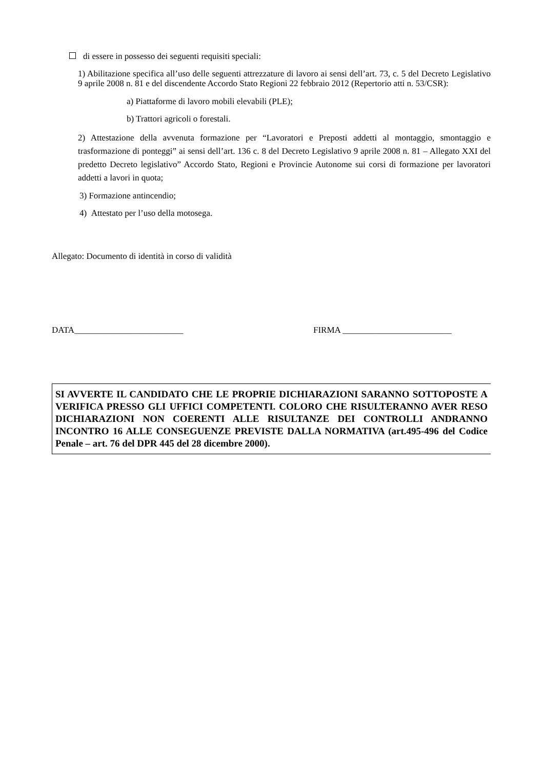di essere in possesso dei seguenti requisiti speciali:
1) Abilitazione specifica all’uso delle seguenti attrezzature di lavoro ai sensi dell’art. 73, c. 5 del Decreto Legislativo 9 aprile 2008 n. 81 e del discendente Accordo Stato Regioni 22 febbraio 2012 (Repertorio atti n. 53/CSR):
a) Piattaforme di lavoro mobili elevabili (PLE);
b) Trattori agricoli o forestali.
2) Attestazione della avvenuta formazione per “Lavoratori e Preposti addetti al montaggio, smontaggio e trasformazione di ponteggi” ai sensi dell’art. 136 c. 8 del Decreto Legislativo 9 aprile 2008 n. 81 – Allegato XXI del predetto Decreto legislativo” Accordo Stato, Regioni e Provincie Autonome sui corsi di formazione per lavoratori addetti a lavori in quota;
3) Formazione antincendio;
4) Attestato per l’uso della motosega.
Allegato: Documento di identità in corso di validità
DATA_________________________ FIRMA _________________________
SI AVVERTE IL CANDIDATO CHE LE PROPRIE DICHIARAZIONI SARANNO SOTTOPOSTE A VERIFICA PRESSO GLI UFFICI COMPETENTI. COLORO CHE RISULTERANNO AVER RESO DICHIARAZIONI NON COERENTI ALLE RISULTANZE DEI CONTROLLI ANDRANNO INCONTRO 16 ALLE CONSEGUENZE PREVISTE DALLA NORMATIVA (art.495-496 del Codice Penale – art. 76 del DPR 445 del 28 dicembre 2000).